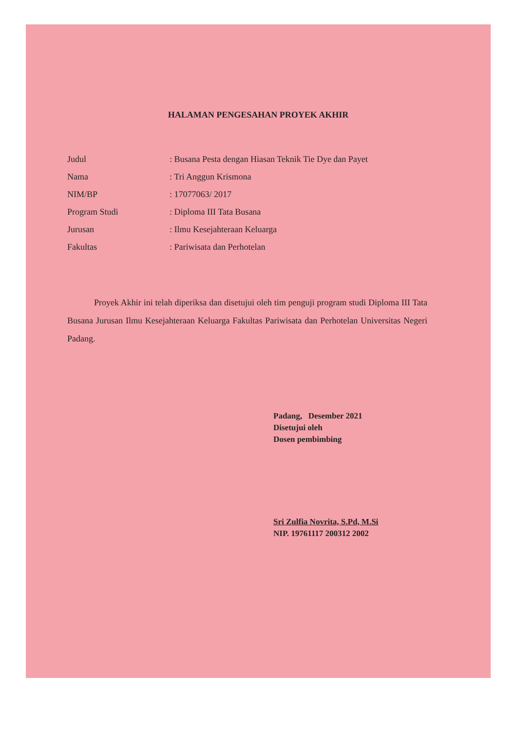HALAMAN PENGESAHAN PROYEK AKHIR
Judul: Busana Pesta dengan Hiasan Teknik Tie Dye dan Payet
Nama: Tri Anggun Krismona
NIM/BP: 17077063/ 2017
Program Studi: Diploma III Tata Busana
Jurusan: Ilmu Kesejahteraan Keluarga
Fakultas: Pariwisata dan Perhotelan
Proyek Akhir ini telah diperiksa dan disetujui oleh tim penguji program studi Diploma III Tata Busana Jurusan Ilmu Kesejahteraan Keluarga Fakultas Pariwisata dan Perhotelan Universitas Negeri Padang.
Padang, Desember 2021
Disetujui oleh
Dosen pembimbing
Sri Zulfia Novrita, S.Pd, M.Si
NIP. 19761117 200312 2002